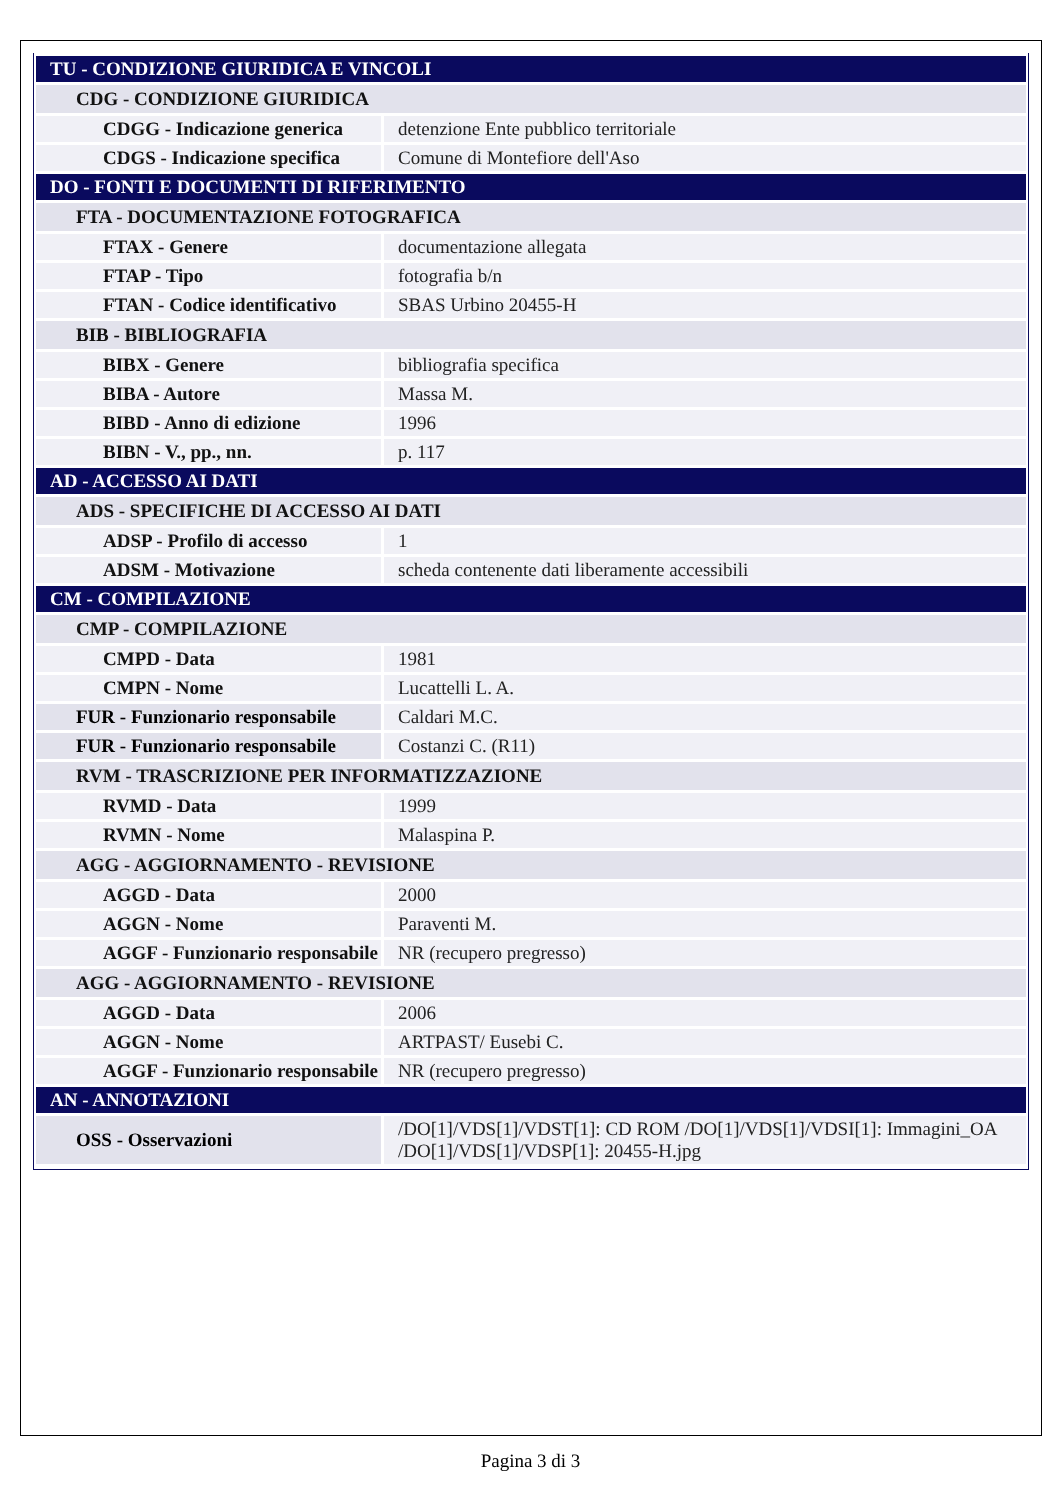| TU - CONDIZIONE GIURIDICA E VINCOLI | |
| CDG - CONDIZIONE GIURIDICA | |
| CDGG - Indicazione generica | detenzione Ente pubblico territoriale |
| CDGS - Indicazione specifica | Comune di Montefiore dell'Aso |
| DO - FONTI E DOCUMENTI DI RIFERIMENTO | |
| FTA - DOCUMENTAZIONE FOTOGRAFICA | |
| FTAX - Genere | documentazione allegata |
| FTAP - Tipo | fotografia b/n |
| FTAN - Codice identificativo | SBAS Urbino 20455-H |
| BIB - BIBLIOGRAFIA | |
| BIBX - Genere | bibliografia specifica |
| BIBA - Autore | Massa M. |
| BIBD - Anno di edizione | 1996 |
| BIBN - V., pp., nn. | p. 117 |
| AD - ACCESSO AI DATI | |
| ADS - SPECIFICHE DI ACCESSO AI DATI | |
| ADSP - Profilo di accesso | 1 |
| ADSM - Motivazione | scheda contenente dati liberamente accessibili |
| CM - COMPILAZIONE | |
| CMP - COMPILAZIONE | |
| CMPD - Data | 1981 |
| CMPN - Nome | Lucattelli L. A. |
| FUR - Funzionario responsabile | Caldari M.C. |
| FUR - Funzionario responsabile | Costanzi C. (R11) |
| RVM - TRASCRIZIONE PER INFORMATIZZAZIONE | |
| RVMD - Data | 1999 |
| RVMN - Nome | Malaspina P. |
| AGG - AGGIORNAMENTO - REVISIONE | |
| AGGD - Data | 2000 |
| AGGN - Nome | Paraventi M. |
| AGGF - Funzionario responsabile | NR (recupero pregresso) |
| AGG - AGGIORNAMENTO - REVISIONE | |
| AGGD - Data | 2006 |
| AGGN - Nome | ARTPAST/ Eusebi C. |
| AGGF - Funzionario responsabile | NR (recupero pregresso) |
| AN - ANNOTAZIONI | |
| OSS - Osservazioni | /DO[1]/VDS[1]/VDST[1]: CD ROM /DO[1]/VDS[1]/VDSI[1]: Immagini_OA /DO[1]/VDS[1]/VDSP[1]: 20455-H.jpg |
Pagina 3 di 3